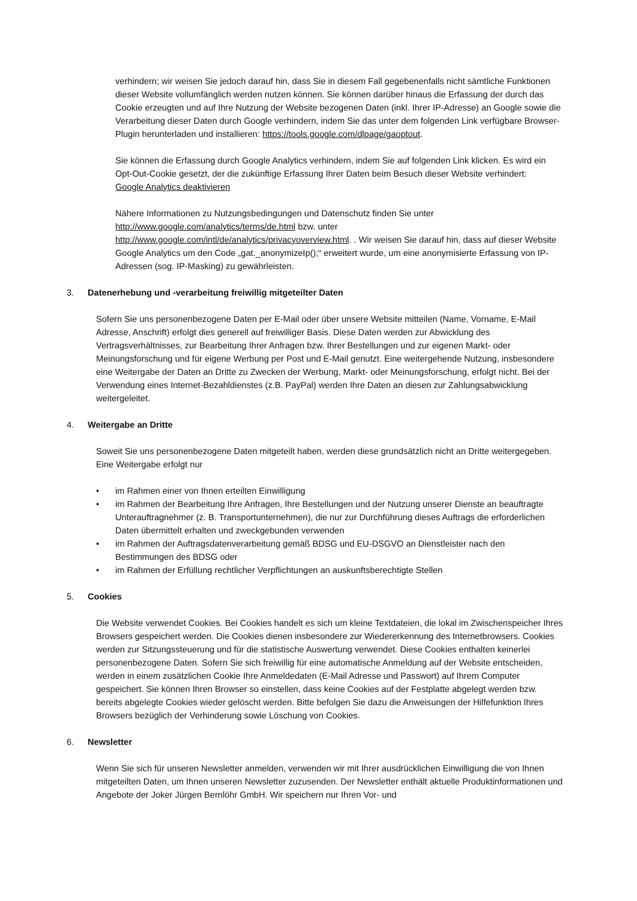verhindern; wir weisen Sie jedoch darauf hin, dass Sie in diesem Fall gegebenenfalls nicht sämtliche Funktionen dieser Website vollumfänglich werden nutzen können. Sie können darüber hinaus die Erfassung der durch das Cookie erzeugten und auf Ihre Nutzung der Website bezogenen Daten (inkl. Ihrer IP-Adresse) an Google sowie die Verarbeitung dieser Daten durch Google verhindern, indem Sie das unter dem folgenden Link verfügbare Browser-Plugin herunterladen und installieren: https://tools.google.com/dlpage/gaoptout.
Sie können die Erfassung durch Google Analytics verhindern, indem Sie auf folgenden Link klicken. Es wird ein Opt-Out-Cookie gesetzt, der die zukünftige Erfassung Ihrer Daten beim Besuch dieser Website verhindert:
Google Analytics deaktivieren
Nähere Informationen zu Nutzungsbedingungen und Datenschutz finden Sie unter http://www.google.com/analytics/terms/de.html bzw. unter http://www.google.com/intl/de/analytics/privacyoverview.html. . Wir weisen Sie darauf hin, dass auf dieser Website Google Analytics um den Code „gat._anonymizeIp();“ erweitert wurde, um eine anonymisierte Erfassung von IP-Adressen (sog. IP-Masking) zu gewährleisten.
3. Datenerhebung und -verarbeitung freiwillig mitgeteilter Daten
Sofern Sie uns personenbezogene Daten per E-Mail oder über unsere Website mitteilen (Name, Vorname, E-Mail Adresse, Anschrift) erfolgt dies generell auf freiwilliger Basis. Diese Daten werden zur Abwicklung des Vertragsverhältnisses, zur Bearbeitung Ihrer Anfragen bzw. Ihrer Bestellungen und zur eigenen Markt- oder Meinungsforschung und für eigene Werbung per Post und E-Mail genutzt. Eine weitergehende Nutzung, insbesondere eine Weitergabe der Daten an Dritte zu Zwecken der Werbung, Markt- oder Meinungsforschung, erfolgt nicht. Bei der Verwendung eines Internet-Bezahldienstes (z.B. PayPal) werden Ihre Daten an diesen zur Zahlungsabwicklung weitergeleitet.
4. Weitergabe an Dritte
Soweit Sie uns personenbezogene Daten mitgeteilt haben, werden diese grundsätzlich nicht an Dritte weitergegeben. Eine Weitergabe erfolgt nur
• im Rahmen einer von Ihnen erteilten Einwilligung
• im Rahmen der Bearbeitung Ihre Anfragen, Ihre Bestellungen und der Nutzung unserer Dienste an beauftragte Unterauftragnehmer (z. B. Transportunternehmen), die nur zur Durchführung dieses Auftrags die erforderlichen Daten übermittelt erhalten und zweckgebunden verwenden
• im Rahmen der Auftragsdatenverarbeitung gemäß BDSG und EU-DSGVO an Dienstleister nach den Bestimmungen des BDSG oder
• im Rahmen der Erfüllung rechtlicher Verpflichtungen an auskunftsberechtigte Stellen
5. Cookies
Die Website verwendet Cookies. Bei Cookies handelt es sich um kleine Textdateien, die lokal im Zwischenspeicher Ihres Browsers gespeichert werden. Die Cookies dienen insbesondere zur Wiedererkennung des Internetbrowsers. Cookies werden zur Sitzungssteuerung und für die statistische Auswertung verwendet. Diese Cookies enthalten keinerlei personenbezogene Daten. Sofern Sie sich freiwillig für eine automatische Anmeldung auf der Website entscheiden, werden in einem zusätzlichen Cookie Ihre Anmeldedaten (E-Mail Adresse und Passwort) auf Ihrem Computer gespeichert. Sie können Ihren Browser so einstellen, dass keine Cookies auf der Festplatte abgelegt werden bzw. bereits abgelegte Cookies wieder gelöscht werden. Bitte befolgen Sie dazu die Anweisungen der Hilfefunktion Ihres Browsers bezüglich der Verhinderung sowie Löschung von Cookies.
6. Newsletter
Wenn Sie sich für unseren Newsletter anmelden, verwenden wir mit Ihrer ausdrücklichen Einwilligung die von Ihnen mitgeteilten Daten, um Ihnen unseren Newsletter zuzusenden. Der Newsletter enthält aktuelle Produktinformationen und Angebote der Joker Jürgen Bernlöhr GmbH. Wir speichern nur Ihren Vor- und